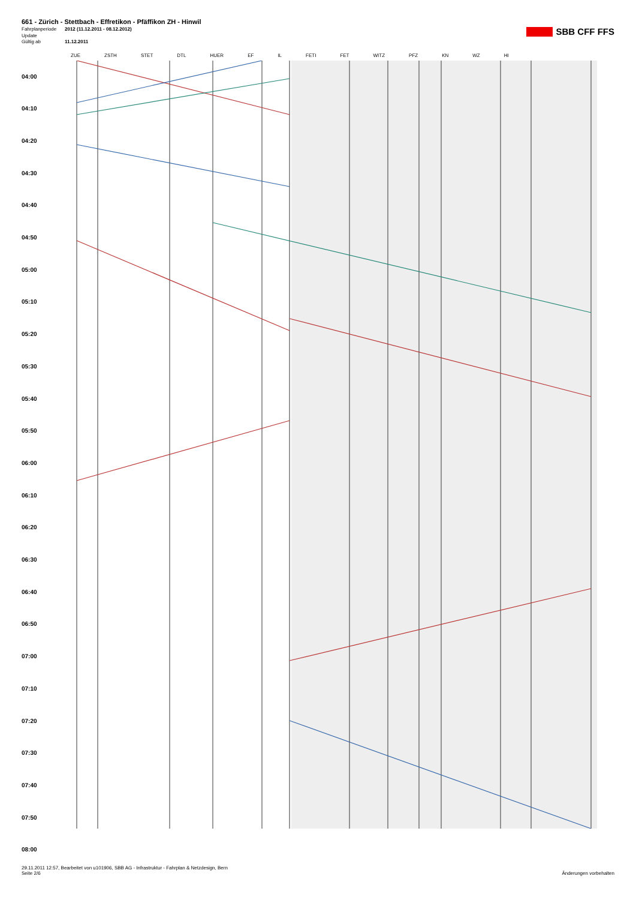661 - Zürich - Stettbach - Effretikon - Pfäffikon ZH - Hinwil
Fahrplanperiode 2012 (11.12.2011 - 08.12.2012)
Update
Gültig ab 11.12.2011
SBB CFF FFS
ZUE ZSTH STET DTL HUER EF IL FETI FET WITZ PFZ KN WZ HI
04:00
04:10
04:20
04:30
04:40
04:50
05:00
05:10
05:20
05:30
05:40
05:50
06:00
06:10
06:20
06:30
06:40
06:50
07:00
07:10
07:20
07:30
07:40
07:50
08:00
29.11.2011 12:57, Bearbeitet von u101906, SBB AG - Infrastruktur - Fahrplan & Netzdesign, Bern
Seite 2/6
Änderungen vorbehalten